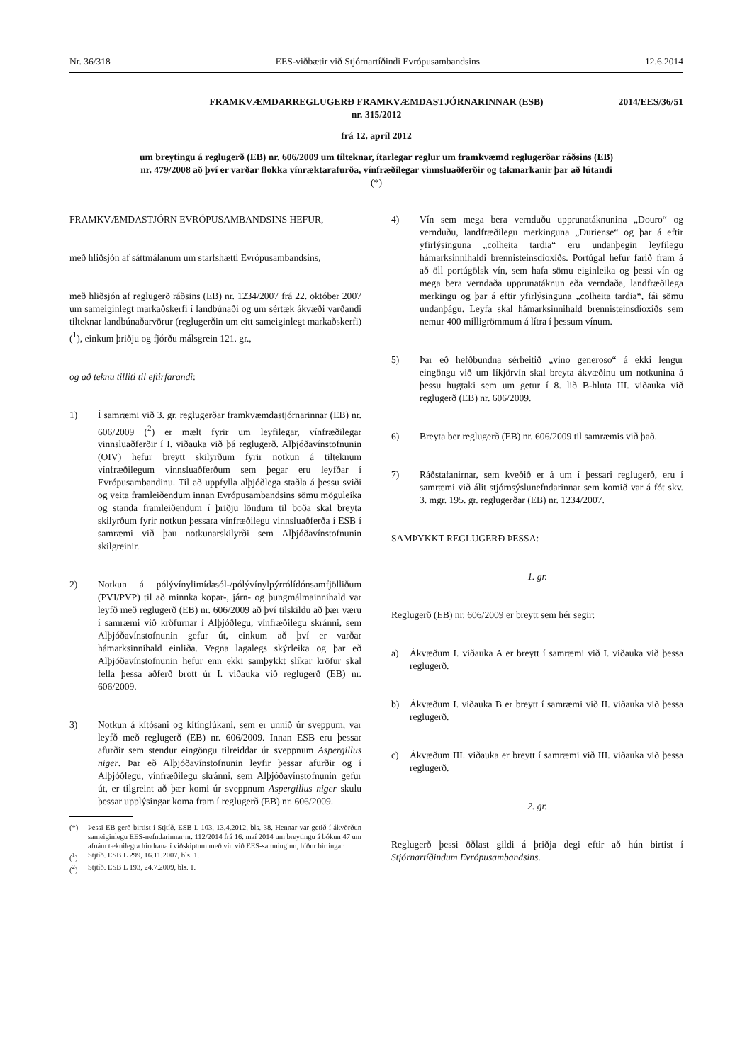Nr. 36/318 EES-viðbætir við Stjórnartíðindi Evrópusambandsins 12.6.2014
FRAMKVÆMDARREGLUGERÐ FRAMKVÆMDASTJÓRNARINNAR (ESB)
nr. 315/2012
2014/EES/36/51
frá 12. apríl 2012
um breytingu á reglugerð (EB) nr. 606/2009 um tilteknar, ítarlegar reglur um framkvæmd reglugerðar ráðsins (EB) nr. 479/2008 að því er varðar flokka vínræktarafurða, vínfræðilegar vinnsluaðferðir og takmarkanir þar að lútandi (*)
FRAMKVÆMDASTJÓRN EVRÓPUSAMBANDSINS HEFUR,
með hliðsjón af sáttmálanum um starfshætti Evrópusambandsins,
með hliðsjón af reglugerð ráðsins (EB) nr. 1234/2007 frá 22. október 2007 um sameiginlegt markaðskerfi í landbúnaði og um sértæk ákvæði varðandi tilteknar landbúnaðarvörur (reglugerðin um eitt sameiginlegt markaðskerfi) (<sup>1</sup>), einkum þriðju og fjórðu málsgrein 121. gr.,
og að teknu tilliti til eftirfarandi:
1) Í samræmi við 3. gr. reglugerðar framkvæmdastjórnarinnar (EB) nr. 606/2009 (<sup>2</sup>) er mælt fyrir um leyfilegar, vínfræðilegar vinnsluaðferðir í I. viðauka við þá reglugerð. Alþjóðavínstofnunin (OIV) hefur breytt skilyrðum fyrir notkun á tilteknum vínfræðilegum vinnsluaðferðum sem þegar eru leyfðar í Evrópusambandinu. Til að uppfylla alþjóðlega staðla á þessu sviði og veita framleiðendum innan Evrópusambandsins sömu möguleika og standa framleiðendum í þriðju löndum til boða skal breyta skilyrðum fyrir notkun þessara vínfræðilegu vinnsluaðferða í ESB í samræmi við þau notkunarskilyrði sem Alþjóðavínstofnunin skilgreinir.
2) Notkun á pólývínylimídasól-/pólývínylpýrrólídónsamfjölliðum (PVI/PVP) til að minnka kopar-, járn- og þungmálmainnihald var leyfð með reglugerð (EB) nr. 606/2009 að því tilskildu að þær væru í samræmi við kröfurnar í Alþjóðlegu, vínfræðilegu skránni, sem Alþjóðavínstofnunin gefur út, einkum að því er varðar hámarksinnihald einliða. Vegna lagalegs skýrleika og þar eð Alþjóðavínstofnunin hefur enn ekki samþykkt slíkar kröfur skal fella þessa aðferð brott úr I. viðauka við reglugerð (EB) nr. 606/2009.
3) Notkun á kítósani og kítínglúkani, sem er unnið úr sveppum, var leyfð með reglugerð (EB) nr. 606/2009. Innan ESB eru þessar afurðir sem stendur eingöngu tilreiddar úr sveppnum Aspergillus niger. Þar eð Alþjóðavínstofnunin leyfir þessar afurðir og í Alþjóðlegu, vínfræðilegu skránni, sem Alþjóðavínstofnunin gefur út, er tilgreint að þær komi úr sveppnum Aspergillus niger skulu þessar upplýsingar koma fram í reglugerð (EB) nr. 606/2009.
(*) Þessi EB-gerð birtist í Stjtíð. ESB L 103, 13.4.2012, bls. 38. Hennar var getið í ákvörðun sameiginlegu EES-nefndarinnar nr. 112/2014 frá 16. maí 2014 um breytingu á bókun 47 um afnám tæknilegra hindrana í viðskiptum með vín við EES-samninginn, bíður birtingar.
(<sup>1</sup>) Stjtíð. ESB L 299, 16.11.2007, bls. 1.
(<sup>2</sup>) Stjtíð. ESB L 193, 24.7.2009, bls. 1.
4) Vín sem mega bera vernduðu upprunatáknunina „Douro“ og vernduðu, landfræðilegu merkinguna „Duriense“ og þar á eftir yfirlýsinguna „colheita tardia“ eru undanþegin leyfilegu hámarksinnihaldi brennisteinsdíoxíðs. Portúgal hefur farið fram á að öll portúgölsk vín, sem hafa sömu eiginleika og þessi vín og mega bera verndaða upprunatáknun eða verndaða, landfræðilega merkingu og þar á eftir yfirlýsinguna „colheita tardia“, fái sömu undanþágu. Leyfa skal hámarksinnihald brennisteinsdíoxíðs sem nemur 400 milligrömmum á lítra í þessum vínum.
5) Þar eð hefðbundna sérheitið „vino generoso“ á ekki lengur eingöngu við um líkjörvín skal breyta ákvæðinu um notkunina á þessu hugtaki sem um getur í 8. lið B-hluta III. viðauka við reglugerð (EB) nr. 606/2009.
6) Breyta ber reglugerð (EB) nr. 606/2009 til samræmis við það.
7) Ráðstafanirnar, sem kveðið er á um í þessari reglugerð, eru í samræmi við álit stjórnsýslunefndarinnar sem komið var á fót skv. 3. mgr. 195. gr. reglugerðar (EB) nr. 1234/2007.
SAMÞYKKT REGLUGERÐ ÞESSA:
1. gr.
Reglugerð (EB) nr. 606/2009 er breytt sem hér segir:
a) Ákvæðum I. viðauka A er breytt í samræmi við I. viðauka við þessa reglugerð.
b) Ákvæðum I. viðauka B er breytt í samræmi við II. viðauka við þessa reglugerð.
c) Ákvæðum III. viðauka er breytt í samræmi við III. viðauka við þessa reglugerð.
2. gr.
Reglugerð þessi öðlast gildi á þriðja degi eftir að hún birtist í Stjórnartíðindum Evrópusambandsins.